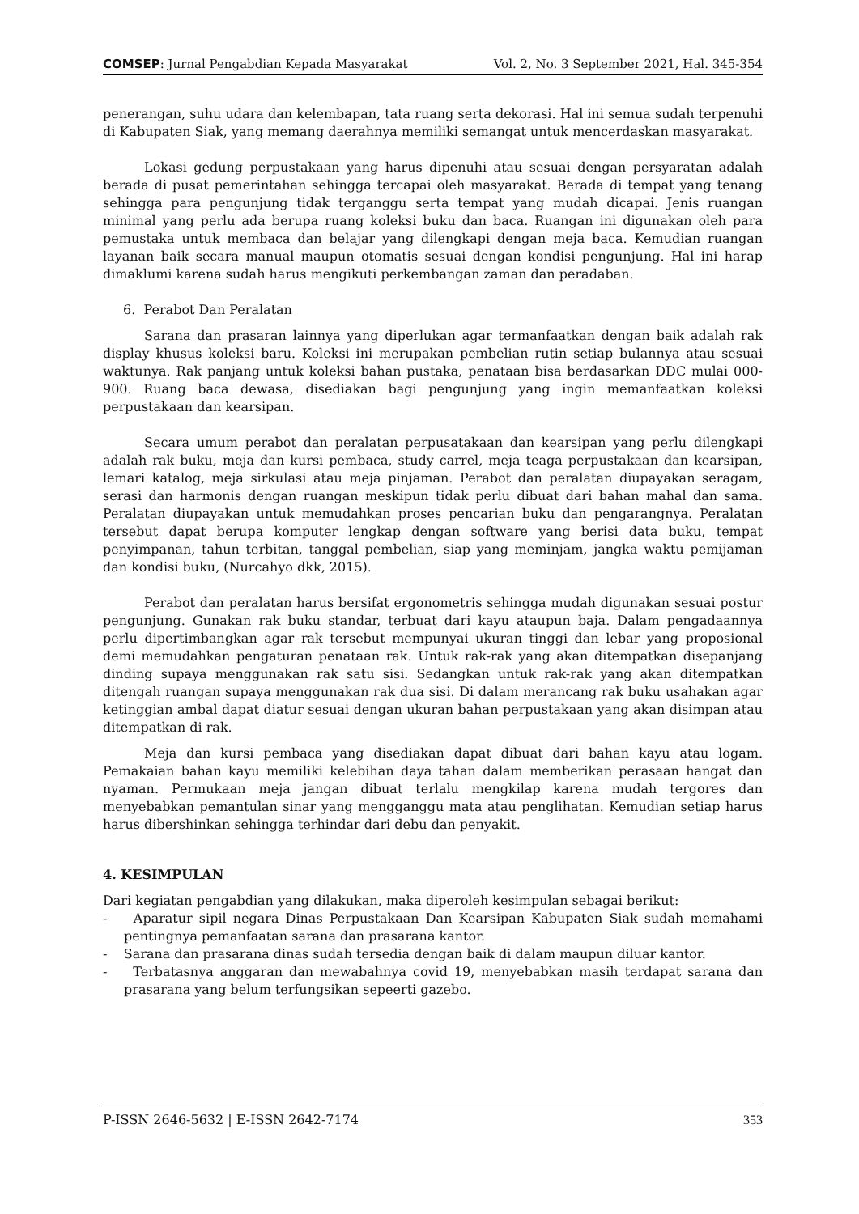COMSEP: Jurnal Pengabdian Kepada Masyarakat Vol. 2, No. 3 September 2021, Hal. 345-354
penerangan, suhu udara dan kelembapan, tata ruang serta dekorasi. Hal ini semua sudah terpenuhi di Kabupaten Siak, yang memang daerahnya memiliki semangat untuk mencerdaskan masyarakat.
Lokasi gedung perpustakaan yang harus dipenuhi atau sesuai dengan persyaratan adalah berada di pusat pemerintahan sehingga tercapai oleh masyarakat. Berada di tempat yang tenang sehingga para pengunjung tidak terganggu serta tempat yang mudah dicapai. Jenis ruangan minimal yang perlu ada berupa ruang koleksi buku dan baca. Ruangan ini digunakan oleh para pemustaka untuk membaca dan belajar yang dilengkapi dengan meja baca. Kemudian ruangan layanan baik secara manual maupun otomatis sesuai dengan kondisi pengunjung. Hal ini harap dimaklumi karena sudah harus mengikuti perkembangan zaman dan peradaban.
6. Perabot Dan Peralatan
Sarana dan prasaran lainnya yang diperlukan agar termanfaatkan dengan baik adalah rak display khusus koleksi baru. Koleksi ini merupakan pembelian rutin setiap bulannya atau sesuai waktunya. Rak panjang untuk koleksi bahan pustaka, penataan bisa berdasarkan DDC mulai 000-900. Ruang baca dewasa, disediakan bagi pengunjung yang ingin memanfaatkan koleksi perpustakaan dan kearsipan.
Secara umum perabot dan peralatan perpusatakaan dan kearsipan yang perlu dilengkapi adalah rak buku, meja dan kursi pembaca, study carrel, meja teaga perpustakaan dan kearsipan, lemari katalog, meja sirkulasi atau meja pinjaman. Perabot dan peralatan diupayakan seragam, serasi dan harmonis dengan ruangan meskipun tidak perlu dibuat dari bahan mahal dan sama. Peralatan diupayakan untuk memudahkan proses pencarian buku dan pengarangnya. Peralatan tersebut dapat berupa komputer lengkap dengan software yang berisi data buku, tempat penyimpanan, tahun terbitan, tanggal pembelian, siap yang meminjam, jangka waktu pemijaman dan kondisi buku, (Nurcahyo dkk, 2015).
Perabot dan peralatan harus bersifat ergonometris sehingga mudah digunakan sesuai postur pengunjung. Gunakan rak buku standar, terbuat dari kayu ataupun baja. Dalam pengadaannya perlu dipertimbangkan agar rak tersebut mempunyai ukuran tinggi dan lebar yang proposional demi memudahkan pengaturan penataan rak. Untuk rak-rak yang akan ditempatkan disepanjang dinding supaya menggunakan rak satu sisi. Sedangkan untuk rak-rak yang akan ditempatkan ditengah ruangan supaya menggunakan rak dua sisi. Di dalam merancang rak buku usahakan agar ketinggian ambal dapat diatur sesuai dengan ukuran bahan perpustakaan yang akan disimpan atau ditempatkan di rak.
Meja dan kursi pembaca yang disediakan dapat dibuat dari bahan kayu atau logam. Pemakaian bahan kayu memiliki kelebihan daya tahan dalam memberikan perasaan hangat dan nyaman. Permukaan meja jangan dibuat terlalu mengkilap karena mudah tergores dan menyebabkan pemantulan sinar yang mengganggu mata atau penglihatan. Kemudian setiap harus harus dibershinkan sehingga terhindar dari debu dan penyakit.
4. KESIMPULAN
Dari kegiatan pengabdian yang dilakukan, maka diperoleh kesimpulan sebagai berikut:
- Aparatur sipil negara Dinas Perpustakaan Dan Kearsipan Kabupaten Siak sudah memahami pentingnya pemanfaatan sarana dan prasarana kantor.
- Sarana dan prasarana dinas sudah tersedia dengan baik di dalam maupun diluar kantor.
- Terbatasnya anggaran dan mewabahnya covid 19, menyebabkan masih terdapat sarana dan prasarana yang belum terfungsikan sepeerti gazebo.
P-ISSN 2646-5632 | E-ISSN 2642-7174 353